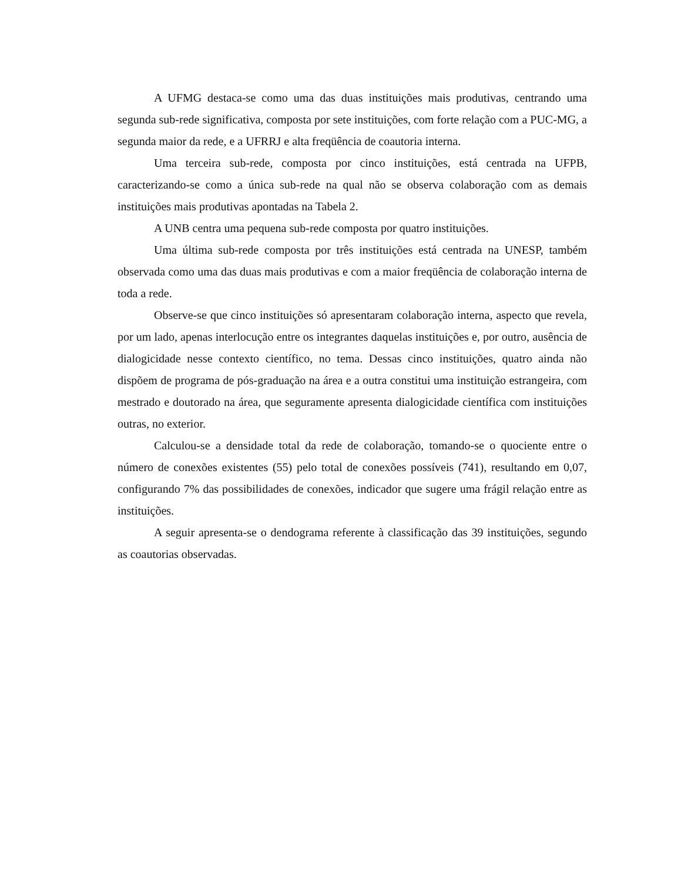A UFMG destaca-se como uma das duas instituições mais produtivas, centrando uma segunda sub-rede significativa, composta por sete instituições, com forte relação com a PUC-MG, a segunda maior da rede, e a UFRRJ e alta freqüência de coautoria interna.
Uma terceira sub-rede, composta por cinco instituições, está centrada na UFPB, caracterizando-se como a única sub-rede na qual não se observa colaboração com as demais instituições mais produtivas apontadas na Tabela 2.
A UNB centra uma pequena sub-rede composta por quatro instituições.
Uma última sub-rede composta por três instituições está centrada na UNESP, também observada como uma das duas mais produtivas e com a maior freqüência de colaboração interna de toda a rede.
Observe-se que cinco instituições só apresentaram colaboração interna, aspecto que revela, por um lado, apenas interlocução entre os integrantes daquelas instituições e, por outro, ausência de dialogicidade nesse contexto científico, no tema. Dessas cinco instituições, quatro ainda não dispõem de programa de pós-graduação na área e a outra constitui uma instituição estrangeira, com mestrado e doutorado na área, que seguramente apresenta dialogicidade científica com instituições outras, no exterior.
Calculou-se a densidade total da rede de colaboração, tomando-se o quociente entre o número de conexões existentes (55) pelo total de conexões possíveis (741), resultando em 0,07, configurando 7% das possibilidades de conexões, indicador que sugere uma frágil relação entre as instituições.
A seguir apresenta-se o dendograma referente à classificação das 39 instituições, segundo as coautorias observadas.